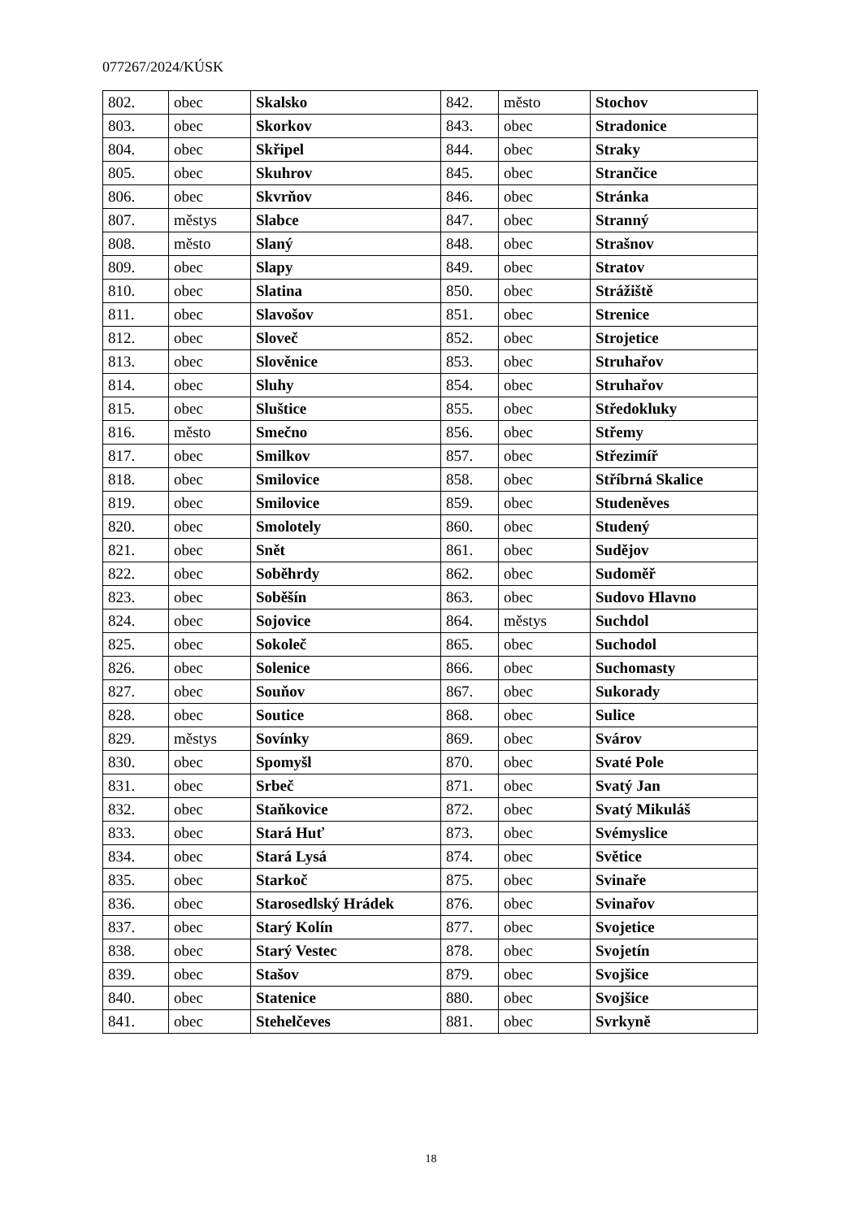077267/2024/KÚSK
| 802. | obec | Skalsko | 842. | město | Stochov |
| 803. | obec | Skorkov | 843. | obec | Stradonice |
| 804. | obec | Skřipel | 844. | obec | Straky |
| 805. | obec | Skuhrov | 845. | obec | Strančice |
| 806. | obec | Skvrňov | 846. | obec | Stránka |
| 807. | městys | Slabce | 847. | obec | Stranný |
| 808. | město | Slaný | 848. | obec | Strašnov |
| 809. | obec | Slapy | 849. | obec | Stratov |
| 810. | obec | Slatina | 850. | obec | Strážiště |
| 811. | obec | Slavošov | 851. | obec | Strenice |
| 812. | obec | Sloveč | 852. | obec | Strojetice |
| 813. | obec | Slověnice | 853. | obec | Struhařov |
| 814. | obec | Sluhy | 854. | obec | Struhařov |
| 815. | obec | Sluštice | 855. | obec | Středokluky |
| 816. | město | Smečno | 856. | obec | Střemy |
| 817. | obec | Smilkov | 857. | obec | Střezimíř |
| 818. | obec | Smilovice | 858. | obec | Stříbrná Skalice |
| 819. | obec | Smilovice | 859. | obec | Studeněves |
| 820. | obec | Smolotely | 860. | obec | Studený |
| 821. | obec | Snět | 861. | obec | Sudějov |
| 822. | obec | Soběhrdy | 862. | obec | Sudoměř |
| 823. | obec | Soběšín | 863. | obec | Sudovo Hlavno |
| 824. | obec | Sojovice | 864. | městys | Suchdol |
| 825. | obec | Sokoleč | 865. | obec | Suchodol |
| 826. | obec | Solenice | 866. | obec | Suchomasty |
| 827. | obec | Souňov | 867. | obec | Sukorady |
| 828. | obec | Soutice | 868. | obec | Sulice |
| 829. | městys | Sovínky | 869. | obec | Svárov |
| 830. | obec | Spomyšl | 870. | obec | Svaté Pole |
| 831. | obec | Srbeč | 871. | obec | Svatý Jan |
| 832. | obec | Staňkovice | 872. | obec | Svatý Mikuláš |
| 833. | obec | Stará Huť | 873. | obec | Svémyslice |
| 834. | obec | Stará Lysá | 874. | obec | Světice |
| 835. | obec | Starkoč | 875. | obec | Svinaře |
| 836. | obec | Starosedlský Hrádek | 876. | obec | Svinařov |
| 837. | obec | Starý Kolín | 877. | obec | Svojetice |
| 838. | obec | Starý Vestec | 878. | obec | Svojetín |
| 839. | obec | Stašov | 879. | obec | Svojšice |
| 840. | obec | Statenice | 880. | obec | Svojšice |
| 841. | obec | Stehelčeves | 881. | obec | Svrkyně |
18